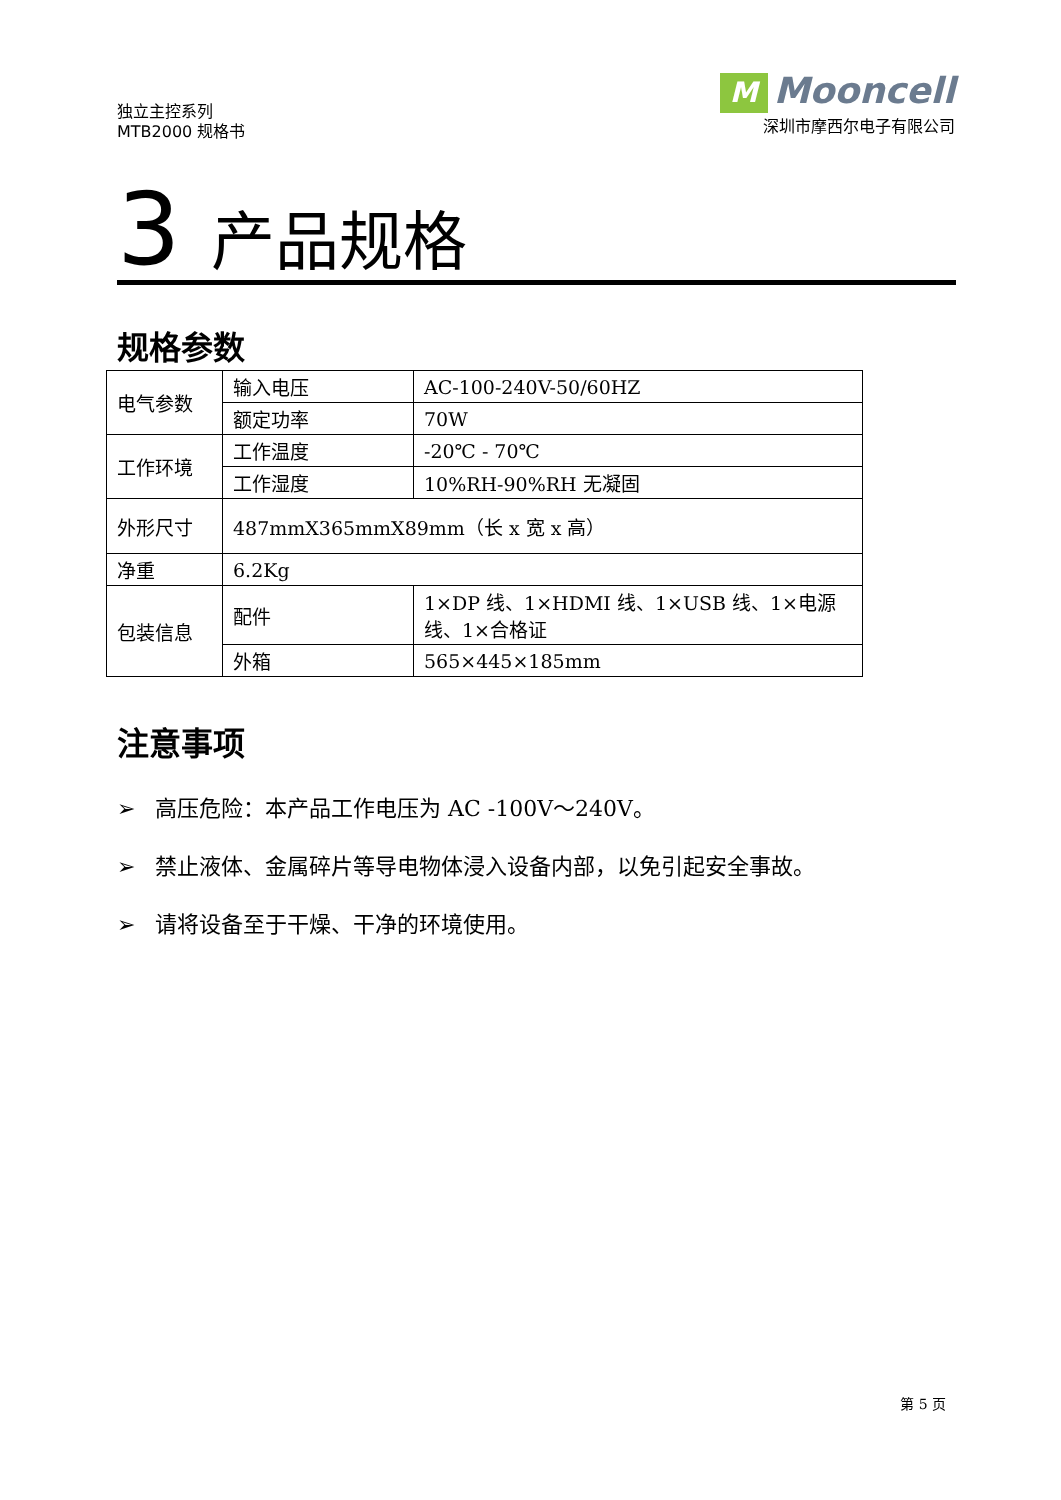独立主控系列
MTB2000 规格书
M Mooncell
深圳市摩西尔电子有限公司
3 产品规格
规格参数
| 电气参数 | 输入电压 | AC-100-240V-50/60HZ |
| | 额定功率 | 70W |
| 工作环境 | 工作温度 | -20℃ - 70℃ |
| | 工作湿度 | 10%RH-90%RH 无凝固 |
| 外形尺寸 | 487mmX365mmX89mm（长 x 宽 x 高） | |
| 净重 | 6.2Kg | |
| 包装信息 | 配件 | 1×DP 线、1×HDMI 线、1×USB 线、1×电源线、1×合格证 |
| | 外箱 | 565×445×185mm |
注意事项
➢ 高压危险：本产品工作电压为 AC -100V～240V。
➢ 禁止液体、金属碎片等导电物体浸入设备内部，以免引起安全事故。
➢ 请将设备至于干燥、干净的环境使用。
第 5 页